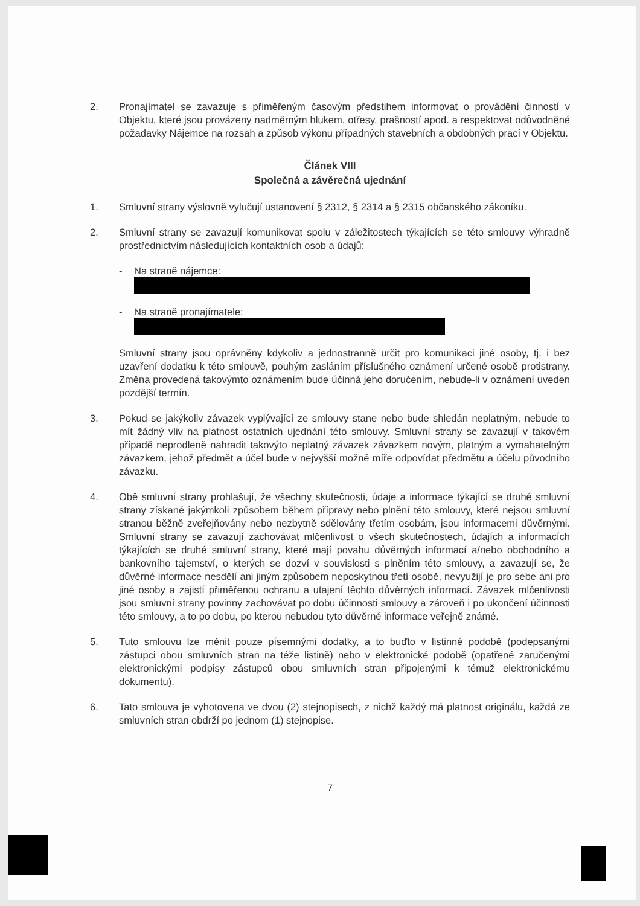2. Pronajímatel se zavazuje s přiměřeným časovým předstihem informovat o provádění činností v Objektu, které jsou provázeny nadměrným hlukem, otřesy, prašností apod. a respektovat odůvodněné požadavky Nájemce na rozsah a způsob výkonu případných stavebních a obdobných prací v Objektu.
Článek VIII
Společná a závěrečná ujednání
1. Smluvní strany výslovně vylučují ustanovení § 2312, § 2314 a § 2315 občanského zákoníku.
2. Smluvní strany se zavazují komunikovat spolu v záležitostech týkajících se této smlouvy výhradně prostřednictvím následujících kontaktních osob a údajů:
- Na straně nájemce:
- Na straně pronajímatele:
Smluvní strany jsou oprávněny kdykoliv a jednostranně určit pro komunikaci jiné osoby, tj. i bez uzavření dodatku k této smlouvě, pouhým zasláním příslušného oznámení určené osobě protistrany. Změna provedená takovýmto oznámením bude účinná jeho doručením, nebude-li v oznámení uveden pozdější termín.
3. Pokud se jakýkoliv závazek vyplývající ze smlouvy stane nebo bude shledán neplatným, nebude to mít žádný vliv na platnost ostatních ujednání této smlouvy. Smluvní strany se zavazují v takovém případě neprodleně nahradit takovýto neplatný závazek závazkem novým, platným a vymahatelným závazkem, jehož předmět a účel bude v nejvyšší možné míře odpovídat předmětu a účelu původního závazku.
4. Obě smluvní strany prohlašují, že všechny skutečnosti, údaje a informace týkající se druhé smluvní strany získané jakýmkoli způsobem během přípravy nebo plnění této smlouvy, které nejsou smluvní stranou běžně zveřejňovány nebo nezbytně sdělovány třetím osobám, jsou informacemi důvěrnými. Smluvní strany se zavazují zachovávat mlčenlivost o všech skutečnostech, údajích a informacích týkajících se druhé smluvní strany, které mají povahu důvěrných informací a/nebo obchodního a bankovního tajemství, o kterých se dozví v souvislosti s plněním této smlouvy, a zavazují se, že důvěrné informace nesdělí ani jiným způsobem neposkytnou třetí osobě, nevyužijí je pro sebe ani pro jiné osoby a zajistí přiměřenou ochranu a utajení těchto důvěrných informací. Závazek mlčenlivosti jsou smluvní strany povinny zachovávat po dobu účinnosti smlouvy a zároveň i po ukončení účinnosti této smlouvy, a to po dobu, po kterou nebudou tyto důvěrné informace veřejně známé.
5. Tuto smlouvu lze měnit pouze písemnými dodatky, a to buďto v listinné podobě (podepsanými zástupci obou smluvních stran na téže listině) nebo v elektronické podobě (opatřené zaručenými elektronickými podpisy zástupců obou smluvních stran připojenými k témuž elektronickému dokumentu).
6. Tato smlouva je vyhotovena ve dvou (2) stejnopisech, z nichž každý má platnost originálu, každá ze smluvních stran obdrží po jednom (1) stejnopise.
7